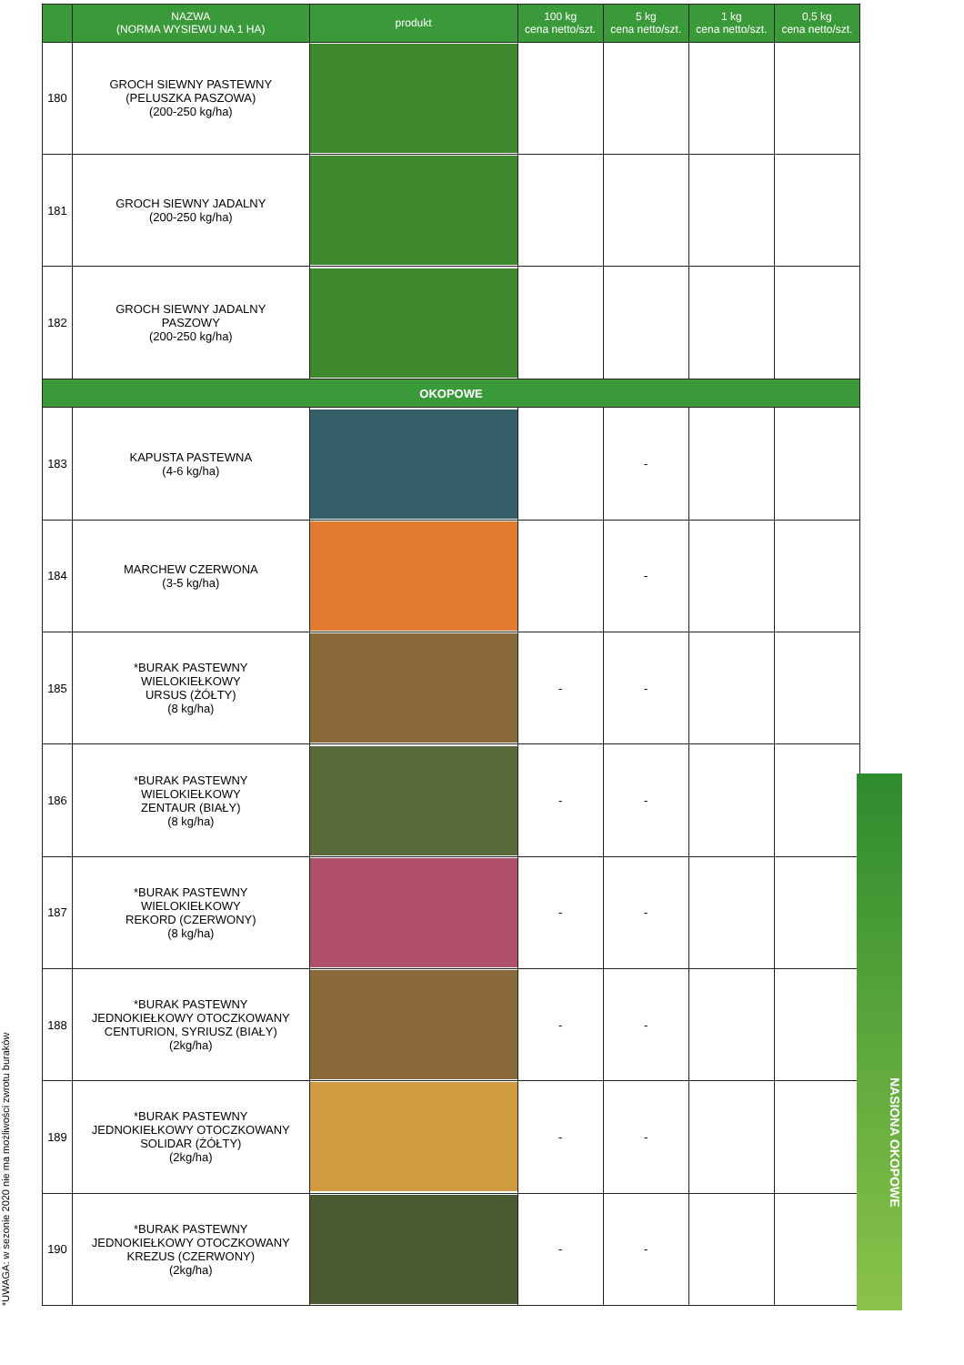*UWAGA: w sezonie 2020 nie ma możliwości zwrotu buraków
| | NAZWA (NORMA WYSIEWU NA 1 HA) | produkt | 100 kg cena netto/szt. | 5 kg cena netto/szt. | 1 kg cena netto/szt. | 0,5 kg cena netto/szt. |
| --- | --- | --- | --- | --- | --- | --- |
| 180 | GROCH SIEWNY PASTEWNY (PELUSZKA PASZOWA) (200-250 kg/ha) | | | | | |
| 181 | GROCH SIEWNY JADALNY (200-250 kg/ha) | | | | | |
| 182 | GROCH SIEWNY JADALNY PASZOWY (200-250 kg/ha) | | | | | |
| OKOPOWE | | | | | | |
| 183 | KAPUSTA PASTEWNA (4-6 kg/ha) | | | - | | |
| 184 | MARCHEW CZERWONA (3-5 kg/ha) | | | - | | |
| 185 | *BURAK PASTEWNY WIELOKIEŁKOWY URSUS (ŻÓŁTY) (8 kg/ha) | | - | - | | |
| 186 | *BURAK PASTEWNY WIELOKIEŁKOWY ZENTAUR (BIAŁY) (8 kg/ha) | | - | - | | |
| 187 | *BURAK PASTEWNY WIELOKIEŁKOWY REKORD (CZERWONY) (8 kg/ha) | | - | - | | |
| 188 | *BURAK PASTEWNY JEDNOKIEŁKOWY OTOCZKOWANY CENTURION, SYRIUSZ (BIAŁY) (2kg/ha) | | - | - | | |
| 189 | *BURAK PASTEWNY JEDNOKIEŁKOWY OTOCZKOWANY SOLIDAR (ŻÓŁTY) (2kg/ha) | | - | - | | |
| 190 | *BURAK PASTEWNY JEDNOKIEŁKOWY OTOCZKOWANY KREZUS (CZERWONY) (2kg/ha) | | - | - | | |
NASIONA OKOPOWE